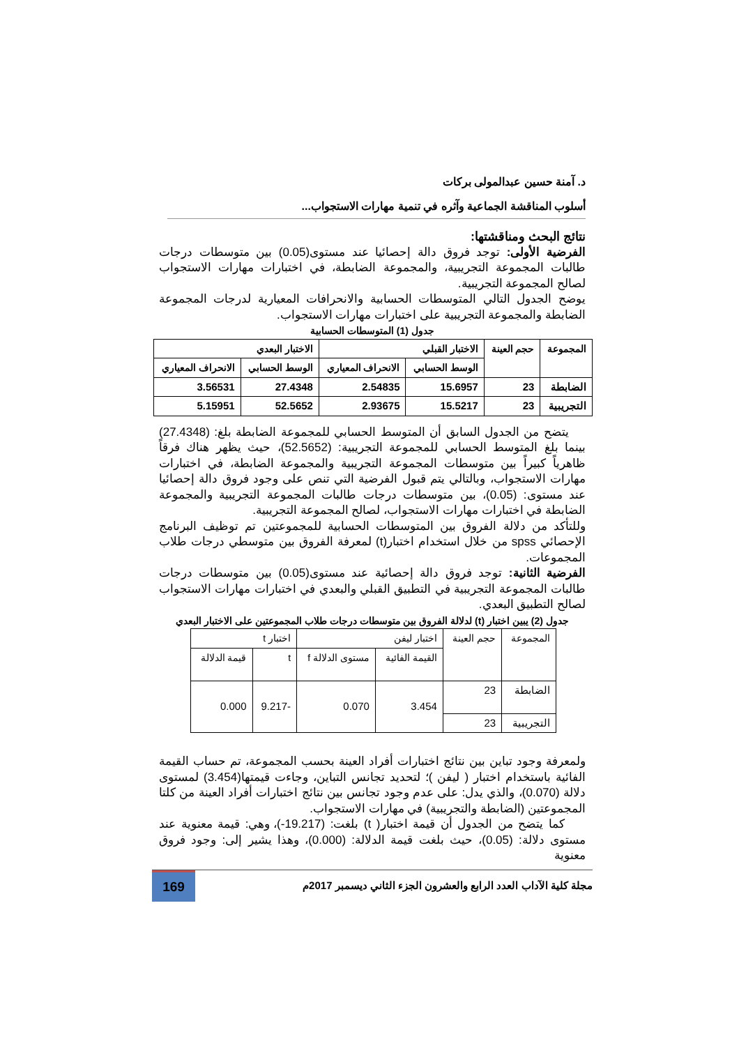د. آمنة حسين عبدالمولى بركات
أسلوب المناقشة الجماعية وآثره في تنمية مهارات الاستجواب...
نتائج البحث ومناقشتها:
الفرضية الأولى: توجد فروق دالة إحصائيا عند مستوى(0.05) بين متوسطات درجات طالبات المجموعة التجريبية، والمجموعة الضابطة، في اختبارات مهارات الاستجواب لصالح المجموعة التجريبية.
يوضح الجدول التالي المتوسطات الحسابية والانحرافات المعيارية لدرجات المجموعة الضابطة والمجموعة التجريبية على اختبارات مهارات الاستجواب.
جدول (1) المتوسطات الحسابية
| المجموعة | حجم العينة | الاختبار القبلي | | الاختبار البعدي | |
| --- | --- | --- | --- | --- | --- |
| | | الوسط الحسابي | الانحراف المعياري | الوسط الحسابي | الانحراف المعياري |
| الضابطة | 23 | 15.6957 | 2.54835 | 27.4348 | 3.56531 |
| التجريبية | 23 | 15.5217 | 2.93675 | 52.5652 | 5.15951 |
يتضح من الجدول السابق أن المتوسط الحسابي للمجموعة الضابطة بلغ: (27.4348) بينما بلغ المتوسط الحسابي للمجموعة التجريبية: (52.5652)، حيث يظهر هناك فرقاً ظاهرياً كبيراً بين متوسطات المجموعة التجريبية والمجموعة الضابطة، في اختبارات مهارات الاستجواب، وبالتالي يتم قبول الفرضية التي تنص على وجود فروق دالة إحصائيا عند مستوى: (0.05)، بين متوسطات درجات طالبات المجموعة التجريبية والمجموعة الضابطة في اختبارات مهارات الاستجواب، لصالح المجموعة التجريبية.
وللتأكد من دلالة الفروق بين المتوسطات الحسابية للمجموعتين تم توظيف البرنامج الإحصائي spss من خلال استخدام اختبار(t) لمعرفة الفروق بين متوسطي درجات طلاب المجموعات.
الفرضية الثانية: توجد فروق دالة إحصائية عند مستوى(0.05) بين متوسطات درجات طالبات المجموعة التجريبية في التطبيق القبلي والبعدي في اختبارات مهارات الاستجواب لصالح التطبيق البعدي.
جدول (2) يبين اختبار (t) لدلالة الفروق بين متوسطات درجات طلاب المجموعتين على الاختبار البعدي
| المجموعة | حجم العينة | اختبار ليفن | | اختبار t | |
| --- | --- | --- | --- | --- | --- |
| | | القيمة الفائية | مستوى الدلالة f | t | قيمة الدلالة |
| الضابطة | 23 | 3.454 | 0.070 | -9.217 | 0.000 |
| التجريبية | 23 | | | | |
ولمعرفة وجود تباين بين نتائج اختبارات أفراد العينة بحسب المجموعة، تم حساب القيمة الفائية باستخدام اختبار ( ليفن )؛ لتحديد تجانس التباين، وجاءت قيمتها(3.454) لمستوى دلالة (0.070)، والذي يدل: على عدم وجود تجانس بين نتائج اختبارات أفراد العينة من كلتا المجموعتين (الضابطة والتجريبية) في مهارات الاستجواب.
كما يتضح من الجدول أن قيمة اختبار( t) بلغت: (19.217-)، وهي: قيمة معنوية عند مستوى دلالة: (0.05)، حيث بلغت قيمة الدلالة: (0.000)، وهذا يشير إلى: وجود فروق معنوية
مجلة كلية الآداب العدد الرابع والعشرون الجزء الثاني ديسمبر 2017م
169